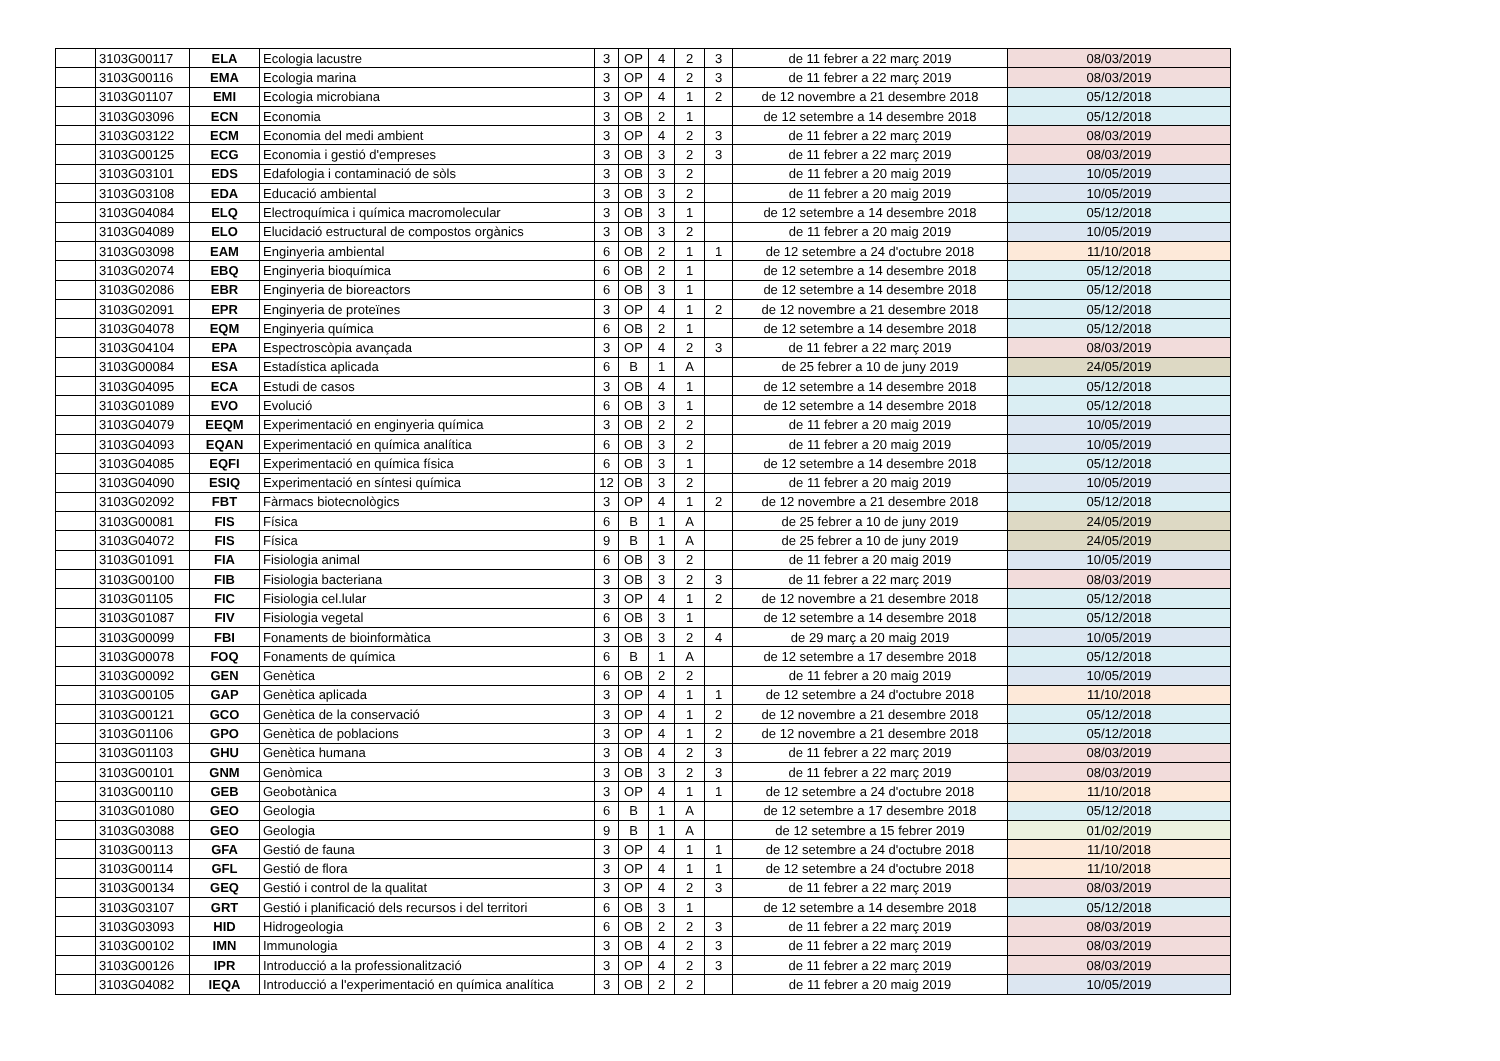| | 3103G00117 | ELA | Ecologia lacustre | 3 | OP | 4 | 2 | 3 | de 11 febrer a 22 març 2019 | 08/03/2019 |
| | 3103G00116 | EMA | Ecologia marina | 3 | OP | 4 | 2 | 3 | de 11 febrer a 22 març 2019 | 08/03/2019 |
| | 3103G01107 | EMI | Ecologia microbiana | 3 | OP | 4 | 1 | 2 | de 12 novembre a 21 desembre 2018 | 05/12/2018 |
| | 3103G03096 | ECN | Economia | 3 | OB | 2 | 1 | | de 12 setembre a 14 desembre 2018 | 05/12/2018 |
| | 3103G03122 | ECM | Economia del medi ambient | 3 | OP | 4 | 2 | 3 | de 11 febrer a 22 març 2019 | 08/03/2019 |
| | 3103G00125 | ECG | Economia i gestió d'empreses | 3 | OB | 3 | 2 | 3 | de 11 febrer a 22 març 2019 | 08/03/2019 |
| | 3103G03101 | EDS | Edafologia i contaminació de sòls | 3 | OB | 3 | 2 | | de 11 febrer a 20 maig 2019 | 10/05/2019 |
| | 3103G03108 | EDA | Educació ambiental | 3 | OB | 3 | 2 | | de 11 febrer a 20 maig 2019 | 10/05/2019 |
| | 3103G04084 | ELQ | Electroquímica i química macromolecular | 3 | OB | 3 | 1 | | de 12 setembre a 14 desembre 2018 | 05/12/2018 |
| | 3103G04089 | ELO | Elucidació estructural de compostos orgànics | 3 | OB | 3 | 2 | | de 11 febrer a 20 maig 2019 | 10/05/2019 |
| | 3103G03098 | EAM | Enginyeria ambiental | 6 | OB | 2 | 1 | 1 | de 12 setembre a 24 d'octubre 2018 | 11/10/2018 |
| | 3103G02074 | EBQ | Enginyeria bioquímica | 6 | OB | 2 | 1 | | de 12 setembre a 14 desembre 2018 | 05/12/2018 |
| | 3103G02086 | EBR | Enginyeria de bioreactors | 6 | OB | 3 | 1 | | de 12 setembre a 14 desembre 2018 | 05/12/2018 |
| | 3103G02091 | EPR | Enginyeria de proteïnes | 3 | OP | 4 | 1 | 2 | de 12 novembre a 21 desembre 2018 | 05/12/2018 |
| | 3103G04078 | EQM | Enginyeria química | 6 | OB | 2 | 1 | | de 12 setembre a 14 desembre 2018 | 05/12/2018 |
| | 3103G04104 | EPA | Espectroscòpia avançada | 3 | OP | 4 | 2 | 3 | de 11 febrer a 22 març 2019 | 08/03/2019 |
| | 3103G00084 | ESA | Estadística aplicada | 6 | B | 1 | A | | de 25 febrer a 10 de juny 2019 | 24/05/2019 |
| | 3103G04095 | ECA | Estudi de casos | 3 | OB | 4 | 1 | | de 12 setembre a 14 desembre 2018 | 05/12/2018 |
| | 3103G01089 | EVO | Evolució | 6 | OB | 3 | 1 | | de 12 setembre a 14 desembre 2018 | 05/12/2018 |
| | 3103G04079 | EEQM | Experimentació en enginyeria química | 3 | OB | 2 | 2 | | de 11 febrer a 20 maig 2019 | 10/05/2019 |
| | 3103G04093 | EQAN | Experimentació en química analítica | 6 | OB | 3 | 2 | | de 11 febrer a 20 maig 2019 | 10/05/2019 |
| | 3103G04085 | EQFI | Experimentació en química física | 6 | OB | 3 | 1 | | de 12 setembre a 14 desembre 2018 | 05/12/2018 |
| | 3103G04090 | ESIQ | Experimentació en síntesi química | 12 | OB | 3 | 2 | | de 11 febrer a 20 maig 2019 | 10/05/2019 |
| | 3103G02092 | FBT | Fàrmacs biotecnològics | 3 | OP | 4 | 1 | 2 | de 12 novembre a 21 desembre 2018 | 05/12/2018 |
| | 3103G00081 | FIS | Física | 6 | B | 1 | A | | de 25 febrer a 10 de juny 2019 | 24/05/2019 |
| | 3103G04072 | FIS | Física | 9 | B | 1 | A | | de 25 febrer a 10 de juny 2019 | 24/05/2019 |
| | 3103G01091 | FIA | Fisiologia animal | 6 | OB | 3 | 2 | | de 11 febrer a 20 maig 2019 | 10/05/2019 |
| | 3103G00100 | FIB | Fisiologia bacteriana | 3 | OB | 3 | 2 | 3 | de 11 febrer a 22 març 2019 | 08/03/2019 |
| | 3103G01105 | FIC | Fisiologia cel.lular | 3 | OP | 4 | 1 | 2 | de 12 novembre a 21 desembre 2018 | 05/12/2018 |
| | 3103G01087 | FIV | Fisiologia vegetal | 6 | OB | 3 | 1 | | de 12 setembre a 14 desembre 2018 | 05/12/2018 |
| | 3103G00099 | FBI | Fonaments de bioinformàtica | 3 | OB | 3 | 2 | 4 | de 29 març a 20 maig 2019 | 10/05/2019 |
| | 3103G00078 | FOQ | Fonaments de química | 6 | B | 1 | A | | de 12 setembre a 17 desembre 2018 | 05/12/2018 |
| | 3103G00092 | GEN | Genètica | 6 | OB | 2 | 2 | | de 11 febrer a 20 maig 2019 | 10/05/2019 |
| | 3103G00105 | GAP | Genètica aplicada | 3 | OP | 4 | 1 | 1 | de 12 setembre a 24 d'octubre 2018 | 11/10/2018 |
| | 3103G00121 | GCO | Genètica de la conservació | 3 | OP | 4 | 1 | 2 | de 12 novembre a 21 desembre 2018 | 05/12/2018 |
| | 3103G01106 | GPO | Genètica de poblacions | 3 | OP | 4 | 1 | 2 | de 12 novembre a 21 desembre 2018 | 05/12/2018 |
| | 3103G01103 | GHU | Genètica humana | 3 | OB | 4 | 2 | 3 | de 11 febrer a 22 març 2019 | 08/03/2019 |
| | 3103G00101 | GNM | Genòmica | 3 | OB | 3 | 2 | 3 | de 11 febrer a 22 març 2019 | 08/03/2019 |
| | 3103G00110 | GEB | Geobotànica | 3 | OP | 4 | 1 | 1 | de 12 setembre a 24 d'octubre 2018 | 11/10/2018 |
| | 3103G01080 | GEO | Geologia | 6 | B | 1 | A | | de 12 setembre a 17 desembre 2018 | 05/12/2018 |
| | 3103G03088 | GEO | Geologia | 9 | B | 1 | A | | de 12 setembre a 15 febrer 2019 | 01/02/2019 |
| | 3103G00113 | GFA | Gestió de fauna | 3 | OP | 4 | 1 | 1 | de 12 setembre a 24 d'octubre 2018 | 11/10/2018 |
| | 3103G00114 | GFL | Gestió de flora | 3 | OP | 4 | 1 | 1 | de 12 setembre a 24 d'octubre 2018 | 11/10/2018 |
| | 3103G00134 | GEQ | Gestió i control de la qualitat | 3 | OP | 4 | 2 | 3 | de 11 febrer a 22 març 2019 | 08/03/2019 |
| | 3103G03107 | GRT | Gestió i planificació dels recursos i del territori | 6 | OB | 3 | 1 | | de 12 setembre a 14 desembre 2018 | 05/12/2018 |
| | 3103G03093 | HID | Hidrogeologia | 6 | OB | 2 | 2 | 3 | de 11 febrer a 22 març 2019 | 08/03/2019 |
| | 3103G00102 | IMN | Immunologia | 3 | OB | 4 | 2 | 3 | de 11 febrer a 22 març 2019 | 08/03/2019 |
| | 3103G00126 | IPR | Introducció a la professionalització | 3 | OP | 4 | 2 | 3 | de 11 febrer a 22 març 2019 | 08/03/2019 |
| | 3103G04082 | IEQA | Introducció a l'experimentació en química analítica | 3 | OB | 2 | 2 | | de 11 febrer a 20 maig 2019 | 10/05/2019 |